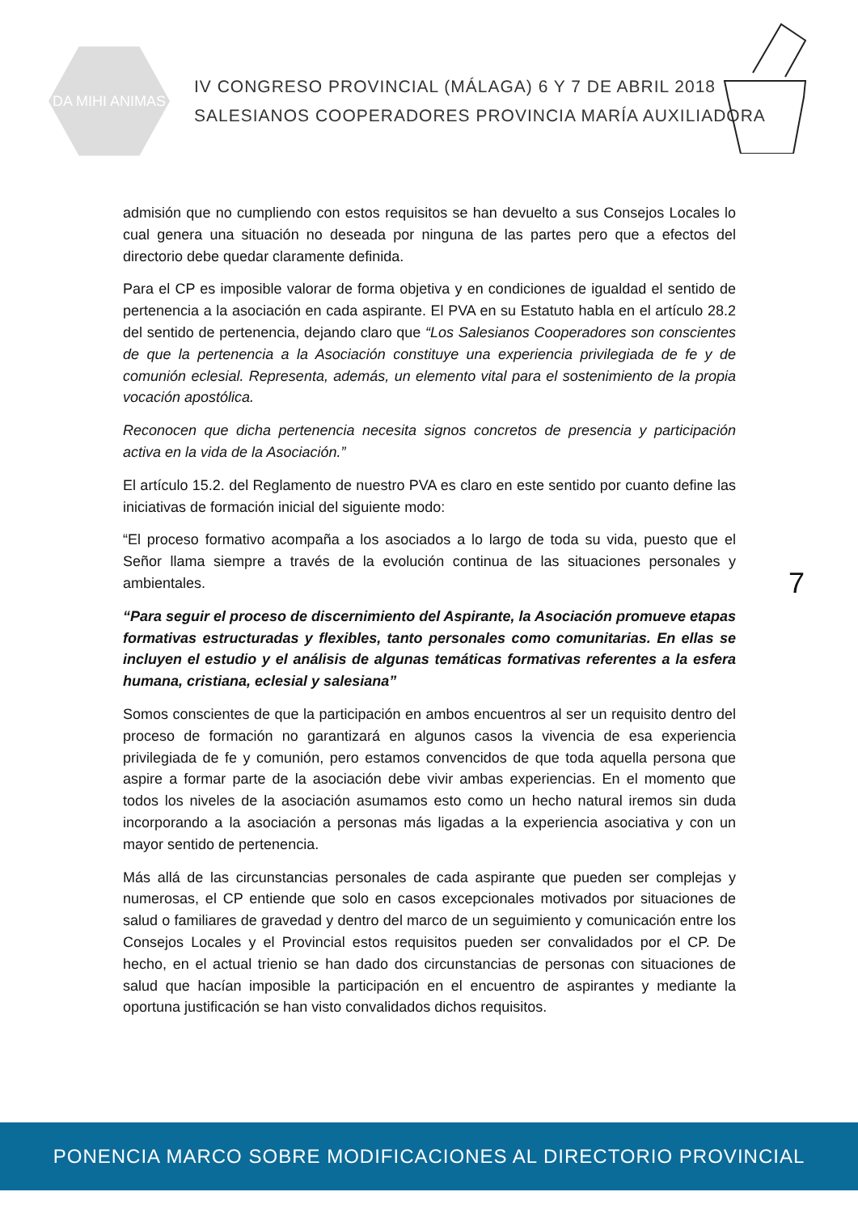DA MIHI ANIMAS
IV CONGRESO PROVINCIAL (MÁLAGA) 6 Y 7 DE ABRIL 2018
SALESIANOS COOPERADORES PROVINCIA MARÍA AUXILIADORA
admisión que no cumpliendo con estos requisitos se han devuelto a sus Consejos Locales lo cual genera una situación no deseada por ninguna de las partes pero que a efectos del directorio debe quedar claramente definida.
Para el CP es imposible valorar de forma objetiva y en condiciones de igualdad el sentido de pertenencia a la asociación en cada aspirante. El PVA en su Estatuto habla en el artículo 28.2 del sentido de pertenencia, dejando claro que “Los Salesianos Cooperadores son conscientes de que la pertenencia a la Asociación constituye una experiencia privilegiada de fe y de comunión eclesial. Representa, además, un elemento vital para el sostenimiento de la propia vocación apostólica.
Reconocen que dicha pertenencia necesita signos concretos de presencia y participación activa en la vida de la Asociación.”
El artículo 15.2. del Reglamento de nuestro PVA es claro en este sentido por cuanto define las iniciativas de formación inicial del siguiente modo:
“El proceso formativo acompaña a los asociados a lo largo de toda su vida, puesto que el Señor llama siempre a través de la evolución continua de las situaciones personales y ambientales.
“Para seguir el proceso de discernimiento del Aspirante, la Asociación promueve etapas formativas estructuradas y flexibles, tanto personales como comunitarias. En ellas se incluyen el estudio y el análisis de algunas temáticas formativas referentes a la esfera humana, cristiana, eclesial y salesiana”
Somos conscientes de que la participación en ambos encuentros al ser un requisito dentro del proceso de formación no garantizará en algunos casos la vivencia de esa experiencia privilegiada de fe y comunión, pero estamos convencidos de que toda aquella persona que aspire a formar parte de la asociación debe vivir ambas experiencias. En el momento que todos los niveles de la asociación asumamos esto como un hecho natural iremos sin duda incorporando a la asociación a personas más ligadas a la experiencia asociativa y con un mayor sentido de pertenencia.
Más allá de las circunstancias personales de cada aspirante que pueden ser complejas y numerosas, el CP entiende que solo en casos excepcionales motivados por situaciones de salud o familiares de gravedad y dentro del marco de un seguimiento y comunicación entre los Consejos Locales y el Provincial estos requisitos pueden ser convalidados por el CP. De hecho, en el actual trienio se han dado dos circunstancias de personas con situaciones de salud que hacían imposible la participación en el encuentro de aspirantes y mediante la oportuna justificación se han visto convalidados dichos requisitos.
7
PONENCIA MARCO SOBRE MODIFICACIONES AL DIRECTORIO PROVINCIAL